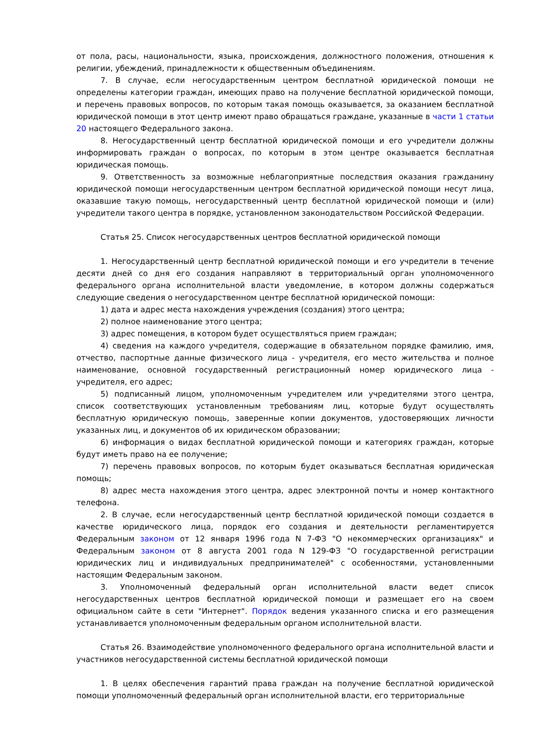от пола, расы, национальности, языка, происхождения, должностного положения, отношения к религии, убеждений, принадлежности к общественным объединениям.
7. В случае, если негосударственным центром бесплатной юридической помощи не определены категории граждан, имеющих право на получение бесплатной юридической помощи, и перечень правовых вопросов, по которым такая помощь оказывается, за оказанием бесплатной юридической помощи в этот центр имеют право обращаться граждане, указанные в части 1 статьи 20 настоящего Федерального закона.
8. Негосударственный центр бесплатной юридической помощи и его учредители должны информировать граждан о вопросах, по которым в этом центре оказывается бесплатная юридическая помощь.
9. Ответственность за возможные неблагоприятные последствия оказания гражданину юридической помощи негосударственным центром бесплатной юридической помощи несут лица, оказавшие такую помощь, негосударственный центр бесплатной юридической помощи и (или) учредители такого центра в порядке, установленном законодательством Российской Федерации.
Статья 25. Список негосударственных центров бесплатной юридической помощи
1. Негосударственный центр бесплатной юридической помощи и его учредители в течение десяти дней со дня его создания направляют в территориальный орган уполномоченного федерального органа исполнительной власти уведомление, в котором должны содержаться следующие сведения о негосударственном центре бесплатной юридической помощи:
1) дата и адрес места нахождения учреждения (создания) этого центра;
2) полное наименование этого центра;
3) адрес помещения, в котором будет осуществляться прием граждан;
4) сведения на каждого учредителя, содержащие в обязательном порядке фамилию, имя, отчество, паспортные данные физического лица - учредителя, его место жительства и полное наименование, основной государственный регистрационный номер юридического лица - учредителя, его адрес;
5) подписанный лицом, уполномоченным учредителем или учредителями этого центра, список соответствующих установленным требованиям лиц, которые будут осуществлять бесплатную юридическую помощь, заверенные копии документов, удостоверяющих личности указанных лиц, и документов об их юридическом образовании;
6) информация о видах бесплатной юридической помощи и категориях граждан, которые будут иметь право на ее получение;
7) перечень правовых вопросов, по которым будет оказываться бесплатная юридическая помощь;
8) адрес места нахождения этого центра, адрес электронной почты и номер контактного телефона.
2. В случае, если негосударственный центр бесплатной юридической помощи создается в качестве юридического лица, порядок его создания и деятельности регламентируется Федеральным законом от 12 января 1996 года N 7-ФЗ "О некоммерческих организациях" и Федеральным законом от 8 августа 2001 года N 129-ФЗ "О государственной регистрации юридических лиц и индивидуальных предпринимателей" с особенностями, установленными настоящим Федеральным законом.
3. Уполномоченный федеральный орган исполнительной власти ведет список негосударственных центров бесплатной юридической помощи и размещает его на своем официальном сайте в сети "Интернет". Порядок ведения указанного списка и его размещения устанавливается уполномоченным федеральным органом исполнительной власти.
Статья 26. Взаимодействие уполномоченного федерального органа исполнительной власти и участников негосударственной системы бесплатной юридической помощи
1. В целях обеспечения гарантий права граждан на получение бесплатной юридической помощи уполномоченный федеральный орган исполнительной власти, его территориальные